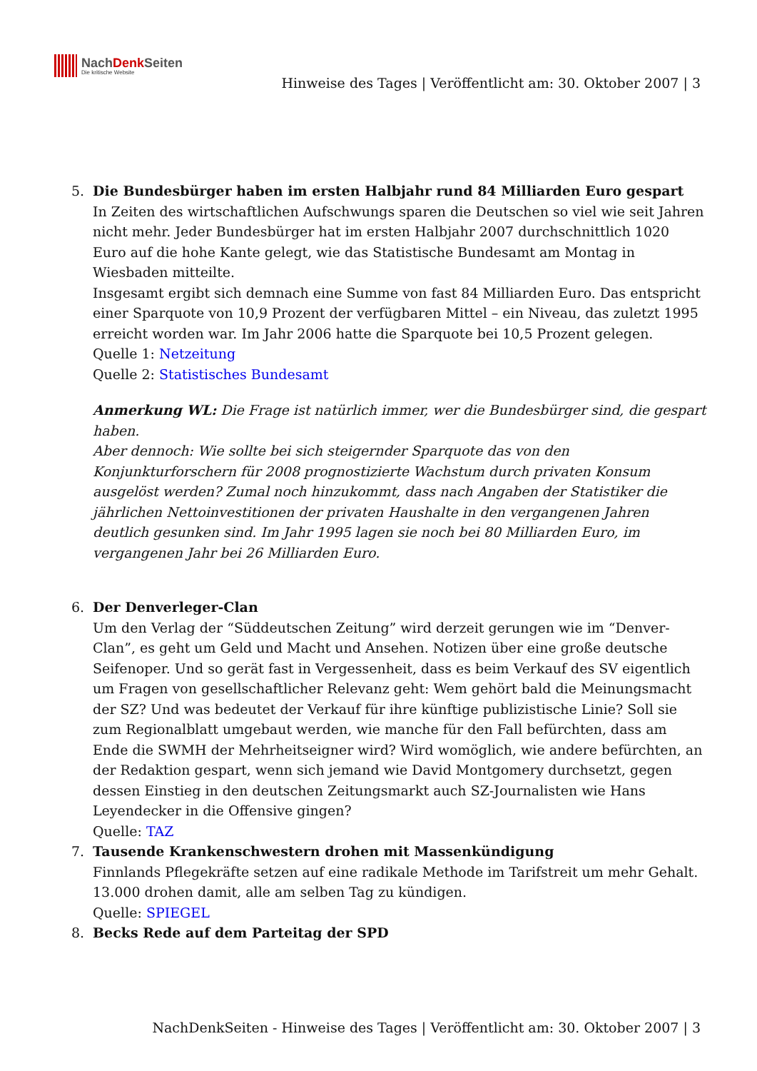NachDenk Seiten
Die kritische Website
Hinweise des Tages | Veröffentlicht am: 30. Oktober 2007 | 3
5. Die Bundesbürger haben im ersten Halbjahr rund 84 Milliarden Euro gespart
In Zeiten des wirtschaftlichen Aufschwungs sparen die Deutschen so viel wie seit Jahren nicht mehr. Jeder Bundesbürger hat im ersten Halbjahr 2007 durchschnittlich 1020 Euro auf die hohe Kante gelegt, wie das Statistische Bundesamt am Montag in Wiesbaden mitteilte.
Insgesamt ergibt sich demnach eine Summe von fast 84 Milliarden Euro. Das entspricht einer Sparquote von 10,9 Prozent der verfügbaren Mittel – ein Niveau, das zuletzt 1995 erreicht worden war. Im Jahr 2006 hatte die Sparquote bei 10,5 Prozent gelegen.
Quelle 1: Netzeitung
Quelle 2: Statistisches Bundesamt
Anmerkung WL: Die Frage ist natürlich immer, wer die Bundesbürger sind, die gespart haben.
Aber dennoch: Wie sollte bei sich steigernder Sparquote das von den Konjunkturforschern für 2008 prognostizierte Wachstum durch privaten Konsum ausgelöst werden? Zumal noch hinzukommt, dass nach Angaben der Statistiker die jährlichen Nettoinvestitionen der privaten Haushalte in den vergangenen Jahren deutlich gesunken sind. Im Jahr 1995 lagen sie noch bei 80 Milliarden Euro, im vergangenen Jahr bei 26 Milliarden Euro.
6. Der Denverleger-Clan
Um den Verlag der “Süddeutschen Zeitung” wird derzeit gerungen wie im “Denver-Clan”, es geht um Geld und Macht und Ansehen. Notizen über eine große deutsche Seifenoper. Und so gerät fast in Vergessenheit, dass es beim Verkauf des SV eigentlich um Fragen von gesellschaftlicher Relevanz geht: Wem gehört bald die Meinungsmacht der SZ? Und was bedeutet der Verkauf für ihre künftige publizistische Linie? Soll sie zum Regionalblatt umgebaut werden, wie manche für den Fall befürchten, dass am Ende die SWMH der Mehrheitseigner wird? Wird womöglich, wie andere befürchten, an der Redaktion gespart, wenn sich jemand wie David Montgomery durchsetzt, gegen dessen Einstieg in den deutschen Zeitungsmarkt auch SZ-Journalisten wie Hans Leyendecker in die Offensive gingen?
Quelle: TAZ
7. Tausende Krankenschwestern drohen mit Massenkündigung
Finnlands Pflegekräfte setzen auf eine radikale Methode im Tarifstreit um mehr Gehalt. 13.000 drohen damit, alle am selben Tag zu kündigen.
Quelle: SPIEGEL
8. Becks Rede auf dem Parteitag der SPD
NachDenkSeiten - Hinweise des Tages | Veröffentlicht am: 30. Oktober 2007 | 3